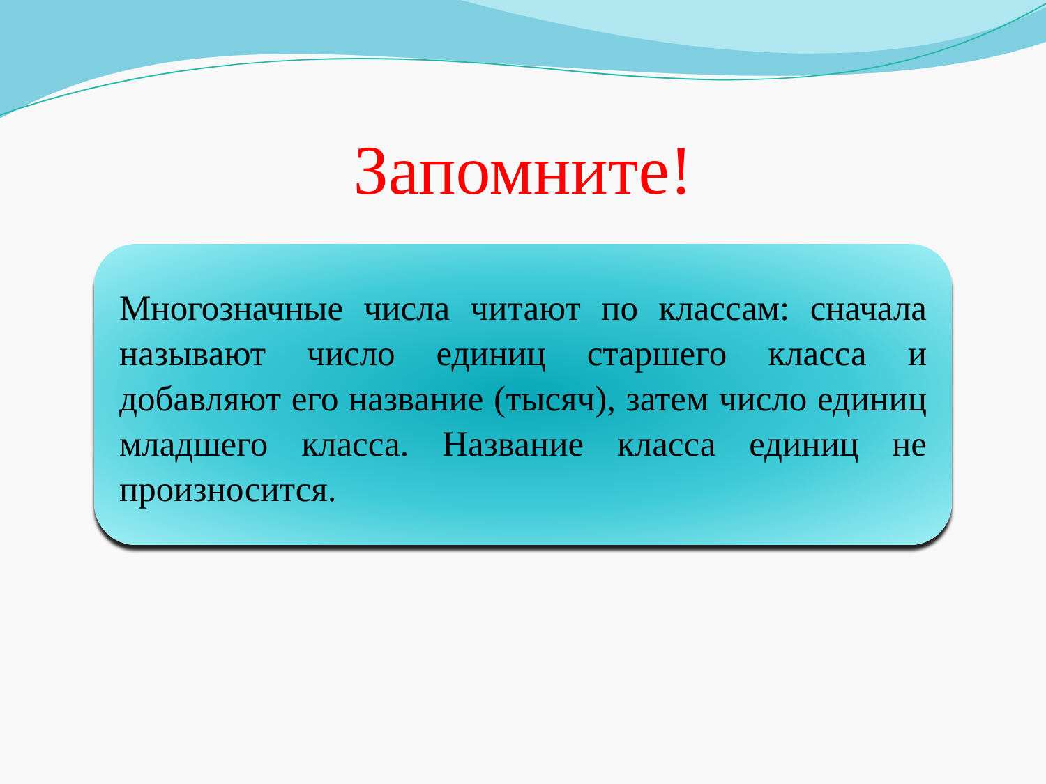Запомните!
Многозначные числа читают по классам: сначала называют число единиц старшего класса и добавляют его название (тысяч), затем число единиц младшего класса. Название класса единиц не произносится.